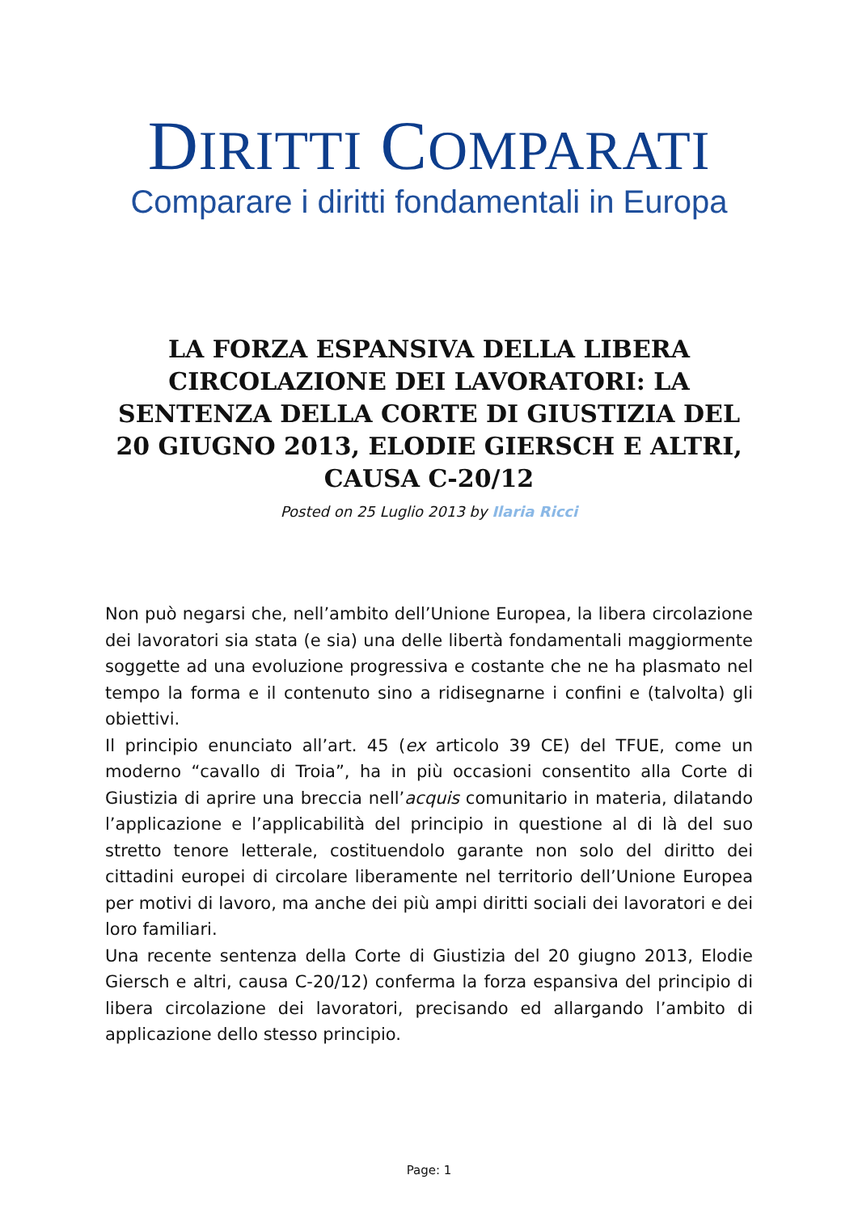DIRITTI COMPARATI
Comparare i diritti fondamentali in Europa
LA FORZA ESPANSIVA DELLA LIBERA CIRCOLAZIONE DEI LAVORATORI: LA SENTENZA DELLA CORTE DI GIUSTIZIA DEL 20 GIUGNO 2013, ELODIE GIERSCH E ALTRI, CAUSA C-20/12
Posted on 25 Luglio 2013 by Ilaria Ricci
Non può negarsi che, nell’ambito dell’Unione Europea, la libera circolazione dei lavoratori sia stata (e sia) una delle libertà fondamentali maggiormente soggette ad una evoluzione progressiva e costante che ne ha plasmato nel tempo la forma e il contenuto sino a ridisegnarne i confini e (talvolta) gli obiettivi.
Il principio enunciato all’art. 45 (ex articolo 39 CE) del TFUE, come un moderno “cavallo di Troia”, ha in più occasioni consentito alla Corte di Giustizia di aprire una breccia nell’acquis comunitario in materia, dilatando l’applicazione e l’applicabilità del principio in questione al di là del suo stretto tenore letterale, costituendolo garante non solo del diritto dei cittadini europei di circolare liberamente nel territorio dell’Unione Europea per motivi di lavoro, ma anche dei più ampi diritti sociali dei lavoratori e dei loro familiari.
Una recente sentenza della Corte di Giustizia del 20 giugno 2013, Elodie Giersch e altri, causa C-20/12) conferma la forza espansiva del principio di libera circolazione dei lavoratori, precisando ed allargando l’ambito di applicazione dello stesso principio.
Page: 1